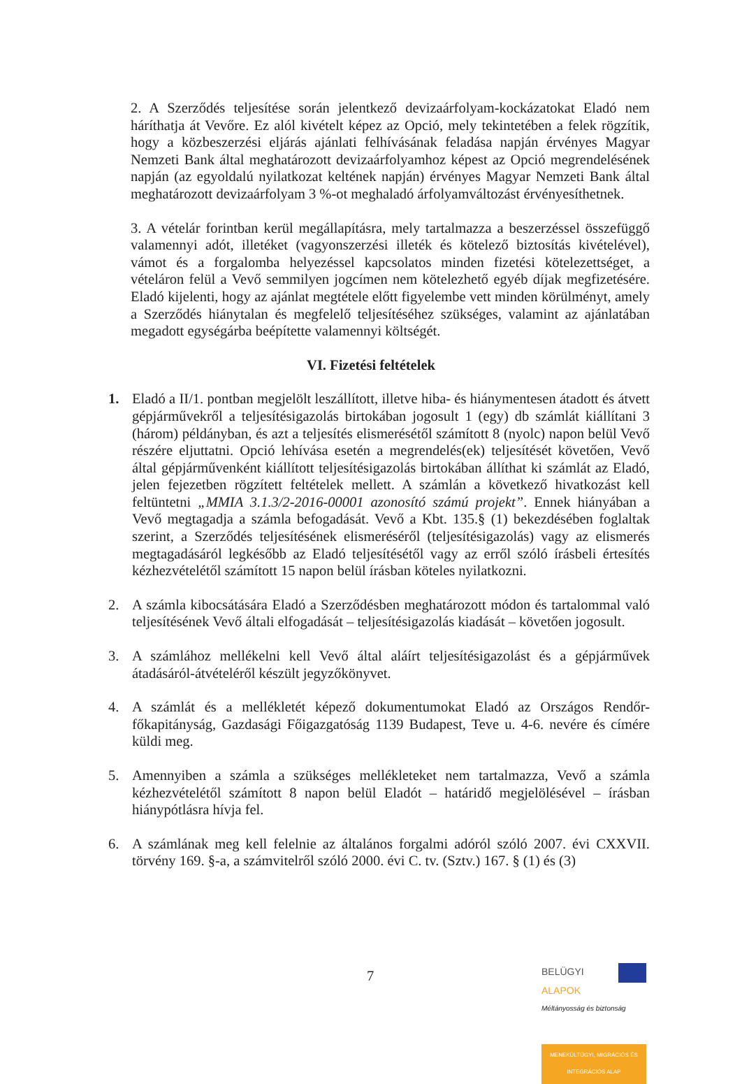2. A Szerződés teljesítése során jelentkező devizaárfolyam-kockázatokat Eladó nem háríthatja át Vevőre. Ez alól kivételt képez az Opció, mely tekintetében a felek rögzítik, hogy a közbeszerzési eljárás ajánlati felhívásának feladása napján érvényes Magyar Nemzeti Bank által meghatározott devizaárfolyamhoz képest az Opció megrendelésének napján (az egyoldalú nyilatkozat keltének napján) érvényes Magyar Nemzeti Bank által meghatározott devizaárfolyam 3 %-ot meghaladó árfolyamváltozást érvényesíthetnek.
3. A vételár forintban kerül megállapításra, mely tartalmazza a beszerzéssel összefüggő valamennyi adót, illetéket (vagyonszerzési illeték és kötelező biztosítás kivételével), vámot és a forgalomba helyezéssel kapcsolatos minden fizetési kötelezettséget, a vételáron felül a Vevő semmilyen jogcímen nem kötelezhető egyéb díjak megfizetésére. Eladó kijelenti, hogy az ajánlat megtétele előtt figyelembe vett minden körülményt, amely a Szerződés hiánytalan és megfelelő teljesítéséhez szükséges, valamint az ajánlatában megadott egységárba beépítette valamennyi költségét.
VI. Fizetési feltételek
1. Eladó a II/1. pontban megjelölt leszállított, illetve hiba- és hiánymentesen átadott és átvett gépjárművekről a teljesítésigazolás birtokában jogosult 1 (egy) db számlát kiállítani 3 (három) példányban, és azt a teljesítés elismerésétől számított 8 (nyolc) napon belül Vevő részére eljuttatni. Opció lehívása esetén a megrendelés(ek) teljesítését követően, Vevő által gépjárművenként kiállított teljesítésigazolás birtokában állíthat ki számlát az Eladó, jelen fejezetben rögzített feltételek mellett. A számlán a következő hivatkozást kell feltüntetni „MMIA 3.1.3/2-2016-00001 azonosító számú projekt”. Ennek hiányában a Vevő megtagadja a számla befogadását. Vevő a Kbt. 135.§ (1) bekezdésében foglaltak szerint, a Szerződés teljesítésének elismeréséről (teljesítésigazolás) vagy az elismerés megtagadásáról legkésőbb az Eladó teljesítésétől vagy az erről szóló írásbeli értesítés kézhezvételétől számított 15 napon belül írásban köteles nyilatkozni.
2. A számla kibocsátására Eladó a Szerződésben meghatározott módon és tartalommal való teljesítésének Vevő általi elfogadását – teljesítésigazolás kiadását – követően jogosult.
3. A számlához mellékelni kell Vevő által aláírt teljesítésigazolást és a gépjárművek átadásáról-átvételéről készült jegyzőkönyvet.
4. A számlát és a mellékletét képező dokumentumokat Eladó az Országos Rendőr-főkapitányság, Gazdasági Főigazgatóság 1139 Budapest, Teve u. 4-6. nevére és címére küldi meg.
5. Amennyiben a számla a szükséges mellékleteket nem tartalmazza, Vevő a számla kézhezvételétől számított 8 napon belül Eladót – határidő megjelölésével – írásban hiánypótlásra hívja fel.
6. A számlának meg kell felelnie az általános forgalmi adóról szóló 2007. évi CXXVII. törvény 169. §-a, a számvitelről szóló 2000. évi C. tv. (Sztv.) 167. § (1) és (3)
7
BELÜGYI
ALAPOK
Méltányosság és biztonság
MENEKÜLTÜGYI, MIGRÁCIÓS ÉS INTEGRÁCIÓS ALAP